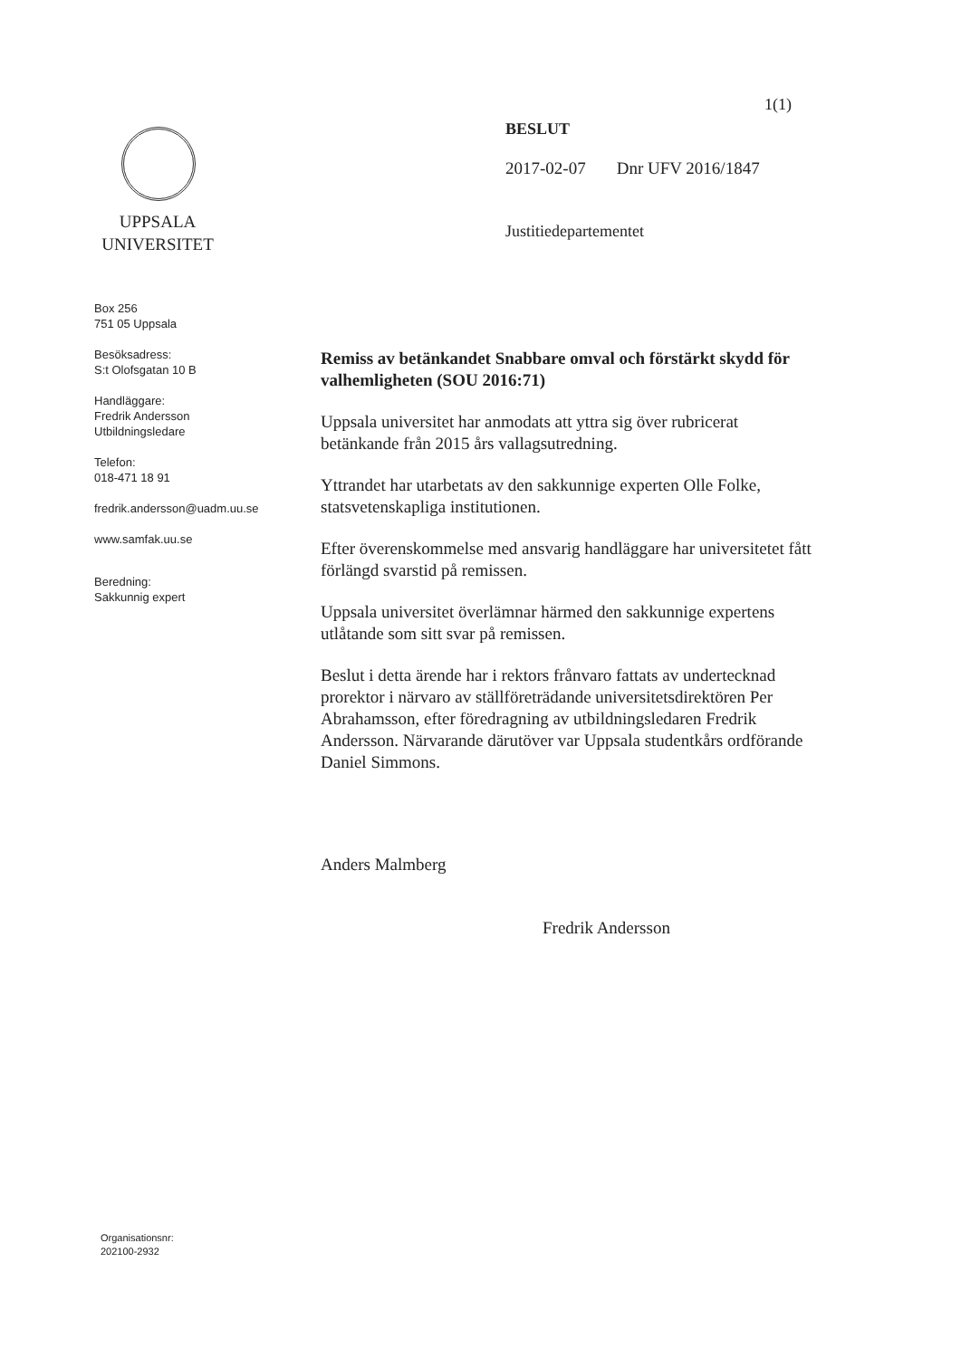UPPSALA
UNIVERSITET
Box 256
751 05 Uppsala
Besöksadress:
S:t Olofsgatan 10 B
Handläggare:
Fredrik Andersson
Utbildningsledare
Telefon:
018-471 18 91
fredrik.andersson@uadm.uu.se
www.samfak.uu.se
Beredning:
Sakkunnig expert
1(1)
BESLUT
2017-02-07 Dnr UFV 2016/1847
Justitiedepartementet
Remiss av betänkandet Snabbare omval och förstärkt skydd för valhemligheten (SOU 2016:71)
Uppsala universitet har anmodats att yttra sig över rubricerat betänkande från 2015 års vallagsutredning.
Yttrandet har utarbetats av den sakkunnige experten Olle Folke, statsvetenskapliga institutionen.
Efter överenskommelse med ansvarig handläggare har universitetet fått förlängd svarstid på remissen.
Uppsala universitet överlämnar härmed den sakkunnige expertens utlåtande som sitt svar på remissen.
Beslut i detta ärende har i rektors frånvaro fattats av undertecknad prorektor i närvaro av ställföreträdande universitetsdirektören Per Abrahamsson, efter föredragning av utbildningsledaren Fredrik Andersson. Närvarande därutöver var Uppsala studentkårs ordförande Daniel Simmons.
Anders Malmberg
Fredrik Andersson
Organisationsnr:
202100-2932